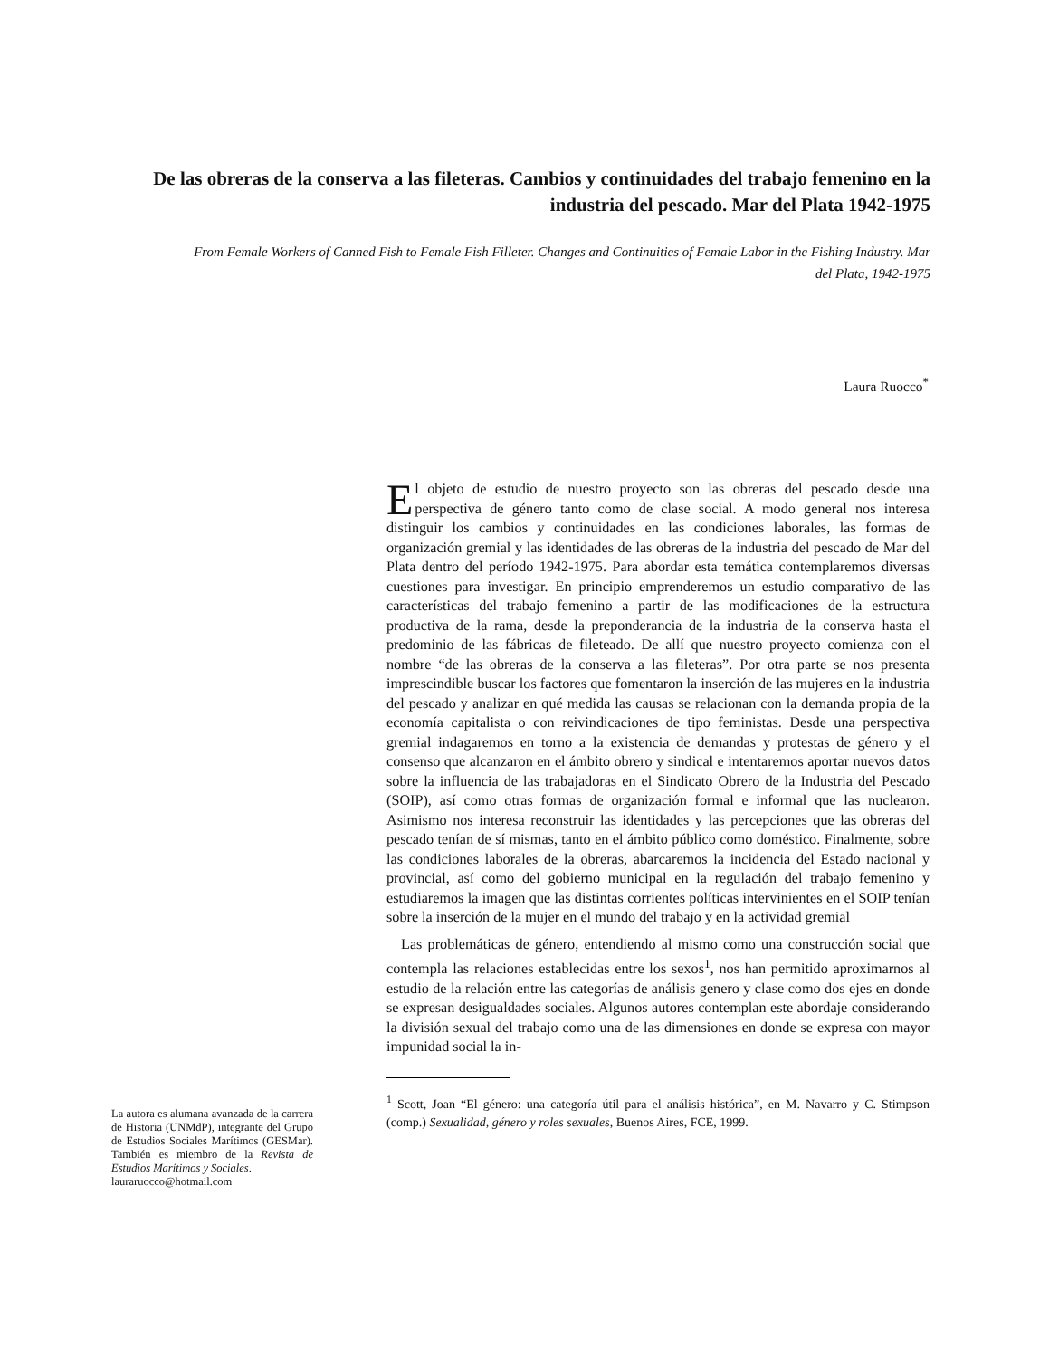De las obreras de la conserva a las fileteras. Cambios y continuidades del trabajo femenino en la industria del pescado. Mar del Plata 1942-1975
From Female Workers of Canned Fish to Female Fish Filleter. Changes and Continuities of Female Labor in the Fishing Industry. Mar del Plata, 1942-1975
Laura Ruocco<sup>*</sup>
El objeto de estudio de nuestro proyecto son las obreras del pescado desde una perspectiva de género tanto como de clase social. A modo general nos interesa distinguir los cambios y continuidades en las condiciones laborales, las formas de organización gremial y las identidades de las obreras de la industria del pescado de Mar del Plata dentro del período 1942-1975. Para abordar esta temática contemplaremos diversas cuestiones para investigar. En principio emprenderemos un estudio comparativo de las características del trabajo femenino a partir de las modificaciones de la estructura productiva de la rama, desde la preponderancia de la industria de la conserva hasta el predominio de las fábricas de fileteado. De allí que nuestro proyecto comienza con el nombre “de las obreras de la conserva a las fileteras”. Por otra parte se nos presenta imprescindible buscar los factores que fomentaron la inserción de las mujeres en la industria del pescado y analizar en qué medida las causas se relacionan con la demanda propia de la economía capitalista o con reivindicaciones de tipo feministas. Desde una perspectiva gremial indagaremos en torno a la existencia de demandas y protestas de género y el consenso que alcanzaron en el ámbito obrero y sindical e intentaremos aportar nuevos datos sobre la influencia de las trabajadoras en el Sindicato Obrero de la Industria del Pescado (SOIP), así como otras formas de organización formal e informal que las nuclearon. Asimismo nos interesa reconstruir las identidades y las percepciones que las obreras del pescado tenían de sí mismas, tanto en el ámbito público como doméstico. Finalmente, sobre las condiciones laborales de la obreras, abarcaremos la incidencia del Estado nacional y provincial, así como del gobierno municipal en la regulación del trabajo femenino y estudiaremos la imagen que las distintas corrientes políticas intervinientes en el SOIP tenían sobre la inserción de la mujer en el mundo del trabajo y en la actividad gremial
Las problemáticas de género, entendiendo al mismo como una construcción social que contempla las relaciones establecidas entre los sexos<sup>1</sup>, nos han permitido aproximarnos al estudio de la relación entre las categorías de análisis genero y clase como dos ejes en donde se expresan desigualdades sociales. Algunos autores contemplan este abordaje considerando la división sexual del trabajo como una de las dimensiones en donde se expresa con mayor impunidad social la in-
<sup>1</sup> Scott, Joan “El género: una categoría útil para el análisis histórica”, en M. Navarro y C. Stimpson (comp.) Sexualidad, género y roles sexuales, Buenos Aires, FCE, 1999.
La autora es alumana avanzada de la carrera de Historia (UNMdP), integrante del Grupo de Estudios Sociales Marítimos (GESMar). También es miembro de la Revista de Estudios Marítimos y Sociales.
lauraruocco@hotmail.com